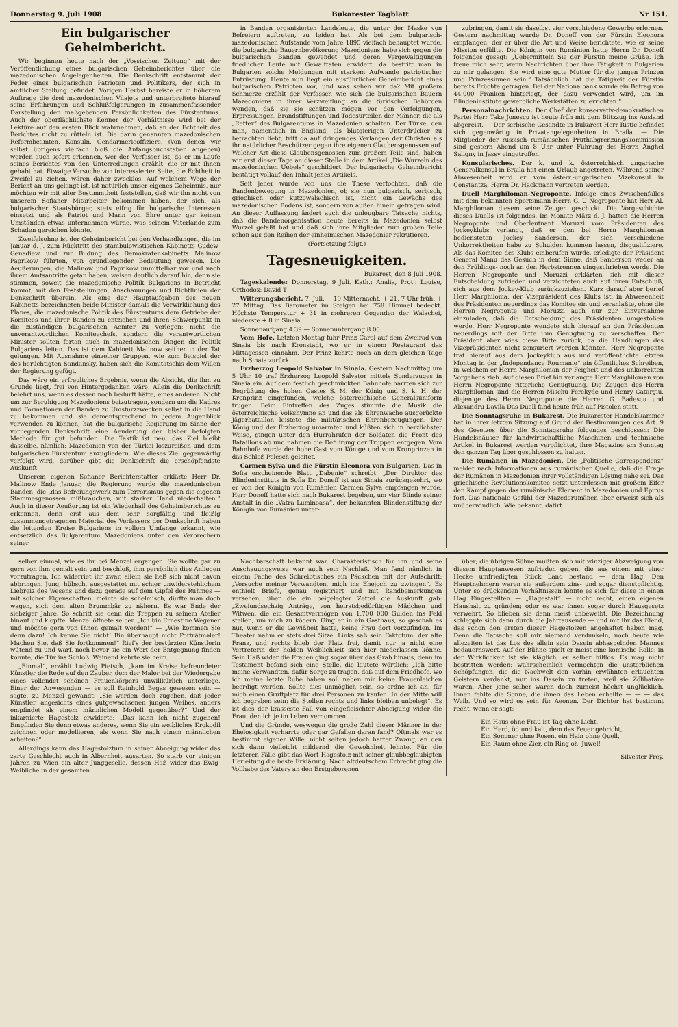Donnerstag 9. Juli 1908 Bukarester Tagblatt Nr 151.
Ein bulgarischer Geheimbericht.
Wir beginnen heute nach der „Vossischen Zeitung“ mit der Veröffentlichung eines bulgarischen Geheimberichtes über die mazedonischen Angelegenheiten. Die Denkschrift entstammt der Feder eines bulgarischen Patrioten und Politikers, der sich in amtlicher Stellung befindet. Vorigen Herbst bereiste er in höherem Auftrage die drei mazedonischen Vilajets und unterbreitete hierauf seine Erfahrungen und Schlußfolgerungen in zusammenfassender Darstellung den maßgebenden Persönlichkeiten des Fürstentums. Auch der oberflächlichste Kenner der Verhältnisse wird bei der Lektüre auf den ersten Blick wahrnehmen, daß an der Echtheit des Berichtes nicht zu rütteln ist. Die darin genannten mazedonischen Reformbeamten, Konsuln, Gendarmerieoffiziere, (von denen wir selbst übrigens vielfach bloß die Anfangsbuchstaben angeben) werden auch sofort erkennen, wer der Verfasser ist, da er im Laufe seines Berichtes von den Unterredungen erzählt, die er mit ihnen gehabt hat. Etwaige Versuche von interessierter Seite, die Echtheit in Zweifel zu ziehen, wären daher zwecklos. Auf welchem Wege der Bericht an uns gelangt ist, ist natürlich unser eigenes Geheimnis, nur möchten wir mit aller Bestimmtheit feststellen, daß wir ihn nicht von unserem Sofianer Mitarbeiter bekommen haben, der sich, als bulgarischer Staatsbürger, stets eifrig für bulgarische Interessen einsetzt und als Patriot und Mann von Ehre unter gar keinen Umständen etwas unternehmen würde, was seinem Vaterlande zum Schaden gereichen könnte.
Zweifelsohne ist der Geheimbericht bei den Verhandlungen, die im Januar d. J. zum Rücktritt des stambulowistischen Kabinetts Gudew-Genadiew und zur Bildung des Demokratenkabinetts Malinow Paprikow führten, von grundlegender Bedeutung gewesen. Die Aeußerungen, die Malinow und Paprikow unmittelbar vor und nach ihrem Amtsantritte getan haben, weisen deutlich darauf hin, denn sie stimmen, soweit die mazedonische Politik Bulgariens in Betracht kommt, mit den Feststellungen, Anschauungen und Richtlinien der Denkschrift überein. Als eine der Hauptaufgaben des neuen Kabinetts bezeichneten beide Minister damals die Verwirklichung des Planes, die mazedonische Politik des Fürstentums dem Getriebe der Komitees und ihrer Banden zu entziehen und ihren Schwerpunkt in die zuständigen bulgarischen Aemter zu verlegen; nicht die unverantwortlichen Komiteechefs, sondern die verantwortlichen Minister sollten fortan auch in mazedonischen Dingen die Politik Bulgariens leiten. Das ist dem Kabinett Malinow seither in der Tat gelungen. Mit Ausnahme einzelner Gruppen, wie zum Beispiel der des berüchtigten Sandansky, haben sich die Komitatschis dem Willen der Regierung gefügt.
Das wäre ein erfreuliches Ergebnis, wenn die Absicht, die ihm zu Grunde liegt, frei von Hintergedanken wäre. Allein die Denkschrift belehrt uns, wenn es dessen noch bedurft hätte, eines anderen. Nicht um zur Beruhigung Mazedoniens beizutragen, sondern um die Kadres und Formationen der Banden zu Umsturzzwecken selbst in die Hand zu bekommen und sie dementsprechend in jedem Augenblick verwenden zu können, hat die bulgarische Regierung im Sinne der vorliegenden Denkschrift eine Aenderung der bisher befolgten Methode für gut befunden. Die Taktik ist neu, das Ziel bleibt dasselbe, nämlich: Mazedonien von der Türkei loszureißen und dem bulgarischen Fürstentum anzugliedern. Wie dieses Ziel gegenwärtig verfolgt wird, darüber gibt die Denkschrift die erschöpfendste Auskunft.
Unserem eigenen Sofianer Berichterstatter erklärte Herr Dr. Malinow Ende Januar, die Regierung werde die mazedonischen Banden, die „das Befreiungswerk zum Terrorismus gegen die eigenen Stammesgenossen mißbrauchen, mit starker Hand niederhalten.“ Auch in dieser Aeußerung ist ein Wiederhall des Geheimberichtes zu erkennen, denn erst aus dem sehr sorgfältig und fleißig zusammengetragenen Material des Verfassers der Denkschrift haben die leitenden Kreise Bulgariens in vollem Umfange erkannt, wie entsetzlich das Bulgarentum Mazedoniens unter den Verbrechern seiner
in Banden organisierten Landsleute, die unter der Maske von Befreiern auftreten, zu leiden hat. Als bei dem bulgarisch-mazedonischen Aufstande vom Jahre 1895 vielfach behauptet wurde, die bulgarische Bauernbevölkerung Mazedoniens habe sich gegen die bulgarischen Banden gewendet und deren Vergewaltigungen friedlicher Leute mit Gewalttaten erwidert, da bestritt man in Bulgarien solche Meldungen mit starkem Aufwande patriotischer Entrüstung. Heute nun liegt ein ausführlicher Geheimbericht eines bulgarischen Patrioten vor, und was sehen wir da? Mit großem Schmerze erzählt der Verfasser, wie sich die bulgarischen Bauern Mazedoniens in ihrer Verzweiflung an die türkischen Behörden wenden, daß sie sie schützen mögen vor den Verfolgungen, Erpressungen, Brandstiftungen und Todesurteilen der Männer, die als „Retter“ des Bulgarentums in Mazedonien schalten. Der Türke, den man, namentlich in England, als blutgierigen Unterdrücker zu betrachten liebt, tritt da auf dringendes Verlangen der Christen als ihr natürlicher Beschützer gegen ihre eigenen Glaubensgenossen auf. Welcher Art diese Glaubensgenossen zum großem Teile sind, haben wir erst dieser Tage an dieser Stelle in dem Artikel „Die Wurzeln des mazedonischen Uebels“ geschildert. Der bulgarische Geheimbericht bestätigt vollauf den Inhalt jenes Artikels.
Seit jeher wurde von uns die These verfochten, daß die Bandenbewegung in Mazedonien, ob sie nun bulgarisch, serbisch, griechisch oder kutzowalachisch ist, nicht ein Gewächs des mazedonischen Bodens ist, sondern von außen hinein getragen wird. An dieser Auffassung ändert auch die unleugbare Tatsache nichts, daß die Bandenorganisation heute bereits in Mazedonien selbst Wurzel gefaßt hat und daß sich ihre Mitglieder zum großen Teile schon aus den Reihen der einheimischen Mazedonier rekrutieren.
(Fortsetzung folgt.)
Tagesneuigkeiten.
Bukarest, den 8 Juli 1908.
Tageskalender Donnerstag, 9 Juli. Kath.: Analia, Prot.: Louise, Orthodox: David T
Witterungsbericht. 7. Juli. + 19 Mitternacht, + 21, 7 Uhr früh, + 27 Mittag. Das Barometer im Steigen bei 758 Himmel bedeckt. Höchste Temperatur + 31 in mehreren Gegenden der Walachei, niederste + 8 in Sinaia.
Sonnenaufgang 4.39 — Sonnenuntergang 8.00.
Vom Hofe. Letzten Montag fuhr Prinz Carol auf dem Zweirad von Sinaia bis nach Kronstadt, wo er in einem Restaurant das Mittagessen einnahm. Der Prinz kehrte noch an dem gleichen Tage nach Sinaia zurück
Erzherzog Leopold Salvator in Sinaia. Gestern Nachmittag um 5 Uhr 10 traf Erzherzog Leopold Salvator mittels Sonderzuges in Sinaia ein. Auf dem festlich geschmückten Bahnhofe harrten sich zur Begrüßung des hohen Gastes S. M. der König und S. k. H. der Kronprinz eingefunden, welche österreichische Generalsuniform trugen. Beim Eintreffen des Zuges stimmte die Musik die österreichische Volkshymne an und das als Ehrenwache ausgerückte Jägerbataillon leistete die militärischen Ehrenbezeugungen. Der König und der Erzherzog umarmten und küßten sich in herzlichster Weise, gingen unter den Hurrahrufen der Soldaten die Front des Bataillons ab und nahmen die Defilirung der Truppen entgegen. Vom Bahnhofe wurde der hohe Gast vom Könige und vom Kronprinzen in das Schloß Pelesch geleitet.
Carmen Sylva und die Fürstin Eleonora von Bulgarien. Das in Sofia erscheinende Blatt „Dabenie“ schreibt: „Der Direktor des Blindeninstituts in Sofia Dr. Doneff ist aus Sinaia zurückgekehrt, wo er von der Königin von Rumänien Carmen Sylva empfangen wurde. Herr Doneff hatte sich nach Bukarest begeben, um vier Blinde seiner Anstalt in die „Vatra Luminoasa“, der bekannten Blindenstiftung der Königin von Rumänien unter-
zubringen, damit sie daselbst vier verschiedene Gewerbe erlernen. Gestern nachmittag wurde Dr. Doneff von der Fürstin Eleonora empfangen, der er über die Art und Weise berichtete, wie er seine Mission erfüllte. Die Königin von Rumänien hatte Herrn Dr. Doneff folgendes gesagt: „Uebermitteln Sie der Fürstin meine Grüße. Ich freue mich sehr, wenn Nachrichten über ihre Tätigkeit in Bulgarien zu mir gelangen. Sie wird eine gute Mutter für die jungen Prinzen und Prinzessinnen sein.“ Tatsächlich hat die Tätigkeit der Fürstin bereits Früchte getragen. Bei der Nationalbank wurde ein Betrag von 44.000 Franken hinterlegt, der dazu verwendet wird, um im Blindeninstitute gewerbliche Werkstätten zu errichten.“
Personalnachrichten. Der Chef der konservativ-demokratischen Partei Herr Take Jonescu ist heute früh mit dem Blitzzug ins Ausland abgereist. — Der serbische Gesandte in Bukarest Herr Ristic befindet sich gegenwärtig in Privatangelegenheiten in Braila. — Die Mitglieder der russisch rumänischen Pruthabgrenzungskommission sind gestern Abend um 8 Uhr unter Führung des Herrn Anghel Saligny in Jassy eingetroffen.
Konsularisches. Der k. und k. österreichisch ungarische Generalkonsul in Braila hat einen Urlaub angetreten. Während seiner Abwesenheit wird er vom österr.-ungarischen Vizekonsul in Constantza, Herrn Dr. Hackmann vertreten werden.
Duell Marghiloman-Negroponte. Infolge eines Zwischenfalles mit dem bekannten Sportsmann Herrn G. U Negroponte hat Herr Al. Marghiloman diesem seine Zeugen geschickt. Die Vorgeschichte dieses Duells ist folgendes. Im Monate März d. J. hatten die Herren Negroponte und Oberleutnant Moruzzi vom Präsidenten des Jockeyklubs verlangt, daß er den bei Herrn Marghiloman bediensteten Jockey Sanderson, der sich verschiedene Unkorrektheiten habe zu Schulden kommen lassen, disqualifiziere. Als das Komitee des Klubs einberufen wurde, erledigte der Präsident General Manu das Gesuch in dem Sinne, daß Sanderson weder an den Frühlings- noch an den Herbstrennen eingeschrieben werde. Die Herren Negroponte und Moruzzi erklärten sich mit dieser Entscheidung zufrieden und verzichteten auch auf ihren Entschluß, sich aus dem Jockey-Klub zurückzuziehen. Kurz darauf aber berief Herr Marghiloma, der Vizepräsident des Klubs ist, in Abwesenheit des Präsidenten neuerdings das Komitee ein und veranlaßte, ohne die Herren Negroponte und Moruzzi auch nur zur Einvernahme einzuladen, daß die Entscheidung des Präsidenten umgestoßen werde. Herr Negroponte wendete sich hierauf an den Präsidenten neuerdings mit der Bitte ihm Genugtuung zu verschaffen. Der Präsident aber wies diese Bitte zurück, da die Handlungen des Vizepräsidenten nicht zensuriert werden könnten. Herr Negroponte trat hierauf aus dem Jockeyklub aus und veröffentlichte letzten Montag in der „Independance Roumanie“ ein öffentliches Schreiben, in welchem er Herrn Marghiloman der Feigheit und des unkorrekten Vorgehens zieh. Auf diesen Brief hin verlangte Herr Marghiloman von Herrn Negroponte ritterliche Genugtuung. Die Zeugen des Herrn Marghiloman sind die Herren Mischu Ferekyde und Henry Catargiu, diejenige des Herrn Negroponte die Herren G. Badescu und Alexandru Davila Das Duell fand heute früh auf Pistolen statt.
Die Sonntagsruhe in Bukarest. Die Bukarester Handelskammer hat in ihrer letzten Sitzung auf Grund der Bestimmungen des Art. 9 des Gesetzes über die Sonntagsruhe folgendes beschlossen: Die Handelshäuser für landwirtschaftliche Maschinen und technische Artikel in Bukarest werden verpflichtet, ihre Magazine am Sonntag den ganzen Tag über geschlossen zu halten.
Die Rumänen in Mazedonien. Die „Politische Correspondenz“ meldet nach Informationen aus rumänischer Quelle, daß die Frage der Rumänen in Mazedonien ihrer vollständigen Lösung nahe sei. Das griechische Revolutionskomitee setzt unterdessen mit großem Eifer den Kampf gegen das rumänische Element in Mazedonien und Epirus fort. Das nationale Gefühl der Mazedorumänen aber erweist sich als unüberwindlich. Wie bekannt, datirt
selber einmal, wie es ihr bei Menzel ergangen. Sie wollte gar zu gern von ihm gemalt sein und beschloß, ihm persönlich dies Anliegen vorzutragen. Ich widerriet ihr zwar, allein sie ließ sich nicht davon abbringen. Jung, hübsch, ausgestattet mit schier unwiderstehlichem Liebreiz des Wesens und dazu gerade auf dem Gipfel des Ruhmes — mit solchen Eigenschaften, meinte sie schelmisch, dürfte man doch wagen, sich dem alten Brummbär zu nähern. Es war Ende der siebziger Jahre. So schritt sie denn die Treppen zu seinem Atelier hinauf und klopfte. Menzel öffnete selber. „Ich bin Ernestine Wegener und möchte gern von Ihnen gemalt werden!“ — „Wie kommen Sie denn dazu! Ich kenne Sie nicht! Bin überhaupt nicht Porträtmaler! Machen Sie, daß Sie fortkommen!“ Rief's der bestürzten Künstlerin wütend zu und warf, noch bevor sie ein Wort der Entgegnung finden konnte, die Tür ins Schloß. Weinend kehrte sie heim.
„Einmal“, erzählt Ludwig Pietsch, „kam im Kreise befreundeter Künstler die Rede auf den Zauber, dem der Maler bei der Wiedergabe eines vollendet schönen Frauenkörpers unwillkürlich unterliege. Einer der Anwesenden — es soll Reinhold Begas gewesen sein — sagte, zu Menzel gewandt: „Sie werden doch zugeben, daß jeder Künstler, angesichts eines gutgewachsenen jungen Weibes, anders empfindet als einem männlichen Modell gegenüber?“ Und der inkarnierte Hagestolz erwiderte: „Das kann ich nicht zugeben! Empfinden Sie denn etwas anderes, wenn Sie ein weibliches Krokodil zeichnen oder modellieren, als wenn Sie nach einem männlichen arbeiten?“
Allerdings kann das Hagestolztum in seiner Abneigung wider das zarte Geschlecht auch in Albernheit ausarten. So starb vor einigen Jahren zu Wien ein alter Junggeselle, dessen Haß wider das Ewig-Weibliche in der gesamten
Nachbarschaft bekannt war. Charakteristisch für ihn und seine Anschauungsweise war auch sein Nachlaß. Man fand nämlich in einem Fache des Schreibtisches ein Päckchen mit der Aufschrift: „Versuche meiner Verwandten, mich ins Ehejoch zu zwingen“. Es enthielt Briefe, genau registriert und mit Randbemerkungen versehen, über die ein beigelegter Zettel die Auskunft gab: „Zweiundsechzig Anträge, von heiratsbedürftigen Mädchen und Witwen, die ein Gesamtvermögen von 1.700 000 Gulden ins Feld stellen, um mich zu ködern. Ging er in ein Gasthaus, so geschah es nur, wenn er die Gewißheit hatte, keine Frau dort vorzufinden. Im Theater nahm er stets drei Sitze. Links saß sein Faktotum, der alte Franz, und rechts blieb der Platz frei, damit nur ja nicht eine Vertreterin der holden Weiblichkeit sich hier niederlassen könne. Sein Haß wider die Frauen ging sogar über das Grab hinaus, denn im Testament befand sich eine Stelle, die lautete wörtlich: „Ich bitte meine Verwandten, dafür Sorge zu tragen, daß auf dem Friedhofe, wo ich meine letzte Ruhe haben soll neben mir keine Frauenleichen beerdigt werden. Sollte dies unmöglich sein, so ordne ich an, für mich einen Gruftplatz für drei Personen zu kaufen. In der Mitte will ich begraben sein: die Stellen rechts und links bleiben unbelegt“. Es ist dies der krasseste Fall von eingefleischter Abneigung wider die Frau, den ich je im Leben vernommen . . .
Und die Gründe, weswegen die große Zahl dieser Männer in der Ehelosigkeit verharrte oder gar Gefallen daran fand? Oftmals war es bestimmt eigener Wille, nicht selten jedoch harter Zwang, an den sich dann vielleicht mildernd die Gewohnheit lehnte. Für die letzteren Fälle gibt das Wort Hagestolz mit seiner glaubbeglaubigten Herleitung die beste Erklärung. Nach altdeutschem Erbrecht ging die Vollhabe des Vaters an den Erstgeborenen
über; die übrigen Söhne mußten sich mit winziger Abzweigung von diesem Hauptanwesen zufrieden geben, die aus einem mit einer Hecke umfriedigten Stück Land bestand — dem Hag. Den Hauptnehmern waren sie außerdem zins- und sogar dienstpflichtig. Unter so drückenden Verhältnissen lohnte es sich für diese in einen Hag Eingestellten — „Hagestalt“ — nicht recht, einen eigenen Haushalt zu gründen; oder es war ihnen sogar durch Hausgesetz verwehrt. So blieben sie denn meist unbeweibt. Die Bezeichnung schleppte sich dann durch die Jahrtausende — und mit ihr das Elend, das schon den ersten dieser Hagestolzen angehaftet haben mag. Denn die Tatsache soll mir niemand verdunkeln, noch heute wie allezeiten ist das Los des allein sein Dasein abhaspelnden Mannes bedauernswert. Auf der Bühne spielt er meist eine komische Rolle; in der Wirklichkeit ist sie kläglich, er selber hilflos. Es mag nicht bestritten werden: wahrscheinlich vermochten die unsterblichen Schöpfungen, die die Nachwelt den vorhin erwähnten erlauchten Geistern verdankt, nur ins Dasein zu treten, weil sie Zölibatäre waren. Aber jene selber waren doch zumeist höchst unglücklich. Ihnen fehlte die Sonne, die ihnen das Leben erhellte — — — das Weib. Und so wird es sein für Aeonen. Der Dichter hat bestimmt recht, wenn er sagt:
Ein Haus ohne Frau ist Tag ohne Licht,
Ein Herd, öd und kalt, dem das Feuer gebricht,
Ein Sommer ohne Rosen, ein Hain ohne Quell,
Ein Raum ohne Zier, ein Ring oh' Juwel!
Silvester Frey.